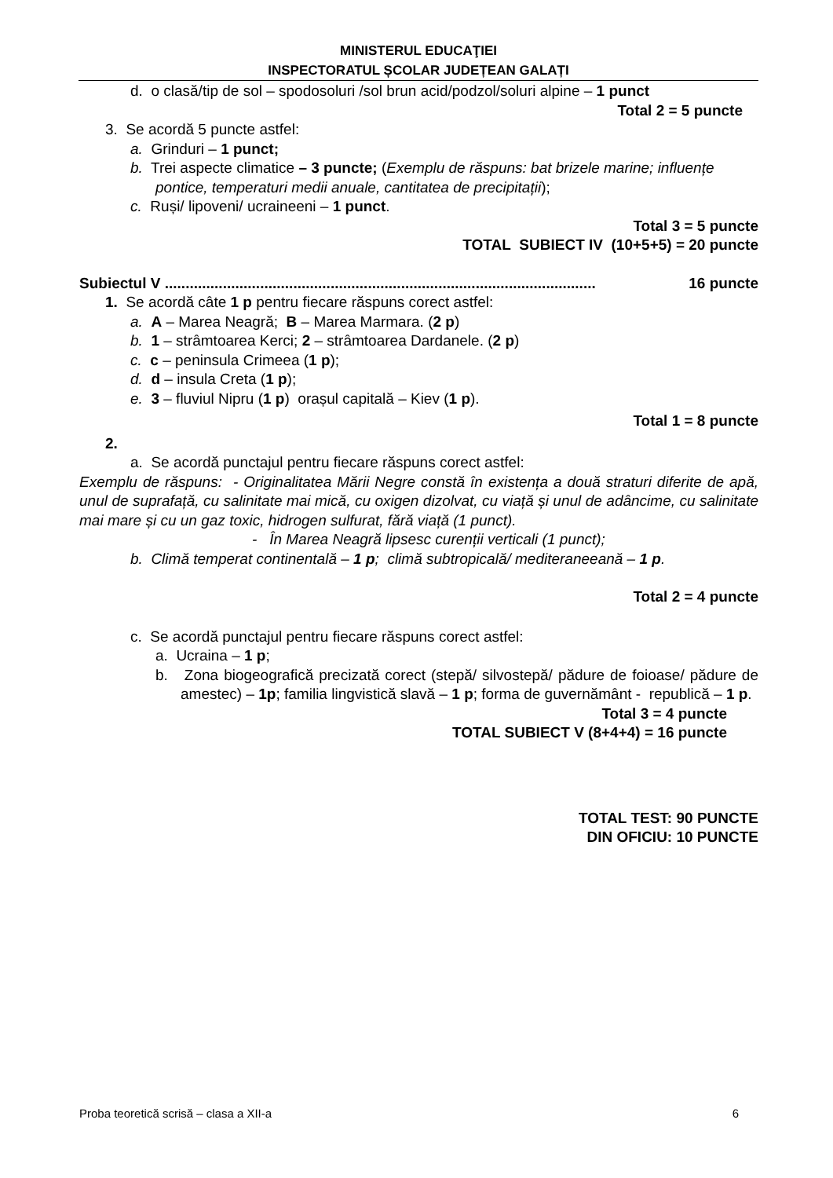MINISTERUL EDUCAŢIEI
INSPECTORATUL ȘCOLAR JUDEȚEAN GALAȚI
d. o clasă/tip de sol – spodosoluri /sol brun acid/podzol/soluri alpine – 1 punct
Total 2 = 5 puncte
3. Se acordă 5 puncte astfel:
a. Grinduri – 1 punct;
b. Trei aspecte climatice – 3 puncte; (Exemplu de răspuns: bat brizele marine; influențe pontice, temperaturi medii anuale, cantitatea de precipitații);
c. Ruși/ lipoveni/ ucraineeni – 1 punct.
Total 3 = 5 puncte
TOTAL SUBIECT IV (10+5+5) = 20 puncte
Subiectul V ........................................................................................................ 16 puncte
1. Se acordă câte 1 p pentru fiecare răspuns corect astfel:
a. A – Marea Neagră; B – Marea Marmara. (2 p)
b. 1 – strâmtoarea Kerci; 2 – strâmtoarea Dardanele. (2 p)
c. c – peninsula Crimeea (1 p);
d. d – insula Creta (1 p);
e. 3 – fluviul Nipru (1 p) orașul capitală – Kiev (1 p).
Total 1 = 8 puncte
2.
a. Se acordă punctajul pentru fiecare răspuns corect astfel:
Exemplu de răspuns: - Originalitatea Mării Negre constă în existența a două straturi diferite de apă, unul de suprafață, cu salinitate mai mică, cu oxigen dizolvat, cu viață și unul de adâncime, cu salinitate mai mare și cu un gaz toxic, hidrogen sulfurat, fără viață (1 punct).
- În Marea Neagră lipsesc curenții verticali (1 punct);
b. Climă temperat continentală – 1 p; climă subtropicală/ mediteraneeană – 1 p.
Total 2 = 4 puncte
c. Se acordă punctajul pentru fiecare răspuns corect astfel:
a. Ucraina – 1 p;
b. Zona biogeografică precizată corect (stepă/ silvostepă/ pădure de foioase/ pădure de amestec) – 1p; familia lingvistică slavă – 1 p; forma de guvernământ - republică – 1 p.
Total 3 = 4 puncte
TOTAL SUBIECT V (8+4+4) = 16 puncte
TOTAL TEST: 90 PUNCTE
DIN OFICIU: 10 PUNCTE
Proba teoretică scrisă – clasa a XII-a 6